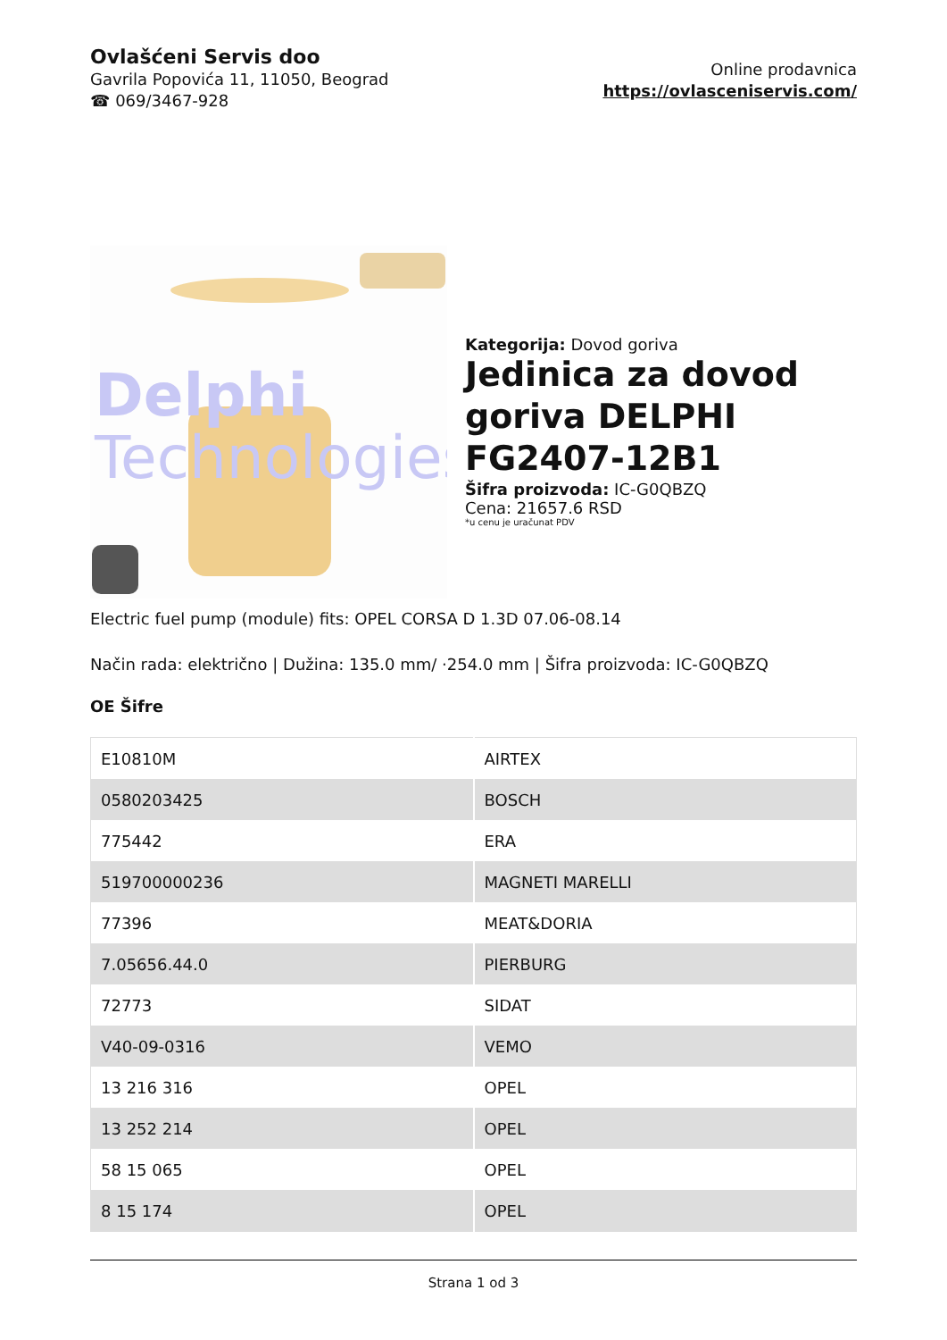Ovlašćeni Servis doo
Gavrila Popovića 11, 11050, Beograd
☎ 069/3467-928
Online prodavnica
https://ovlasceniservis.com/
Delphi
Technologies
Kategorija: Dovod goriva
Jedinica za dovod goriva DELPHI FG2407-12B1
Šifra proizvoda: IC-G0QBZQ
Cena: 21657.6 RSD
*u cenu je uračunat PDV
Electric fuel pump (module) fits: OPEL CORSA D 1.3D 07.06-08.14
Način rada: električno | Dužina: 135.0 mm/ ·254.0 mm | Šifra proizvoda: IC-G0QBZQ
OE Šifre
| E10810M | AIRTEX |
| 0580203425 | BOSCH |
| 775442 | ERA |
| 519700000236 | MAGNETI MARELLI |
| 77396 | MEAT&DORIA |
| 7.05656.44.0 | PIERBURG |
| 72773 | SIDAT |
| V40-09-0316 | VEMO |
| 13 216 316 | OPEL |
| 13 252 214 | OPEL |
| 58 15 065 | OPEL |
| 8 15 174 | OPEL |
Strana 1 od 3